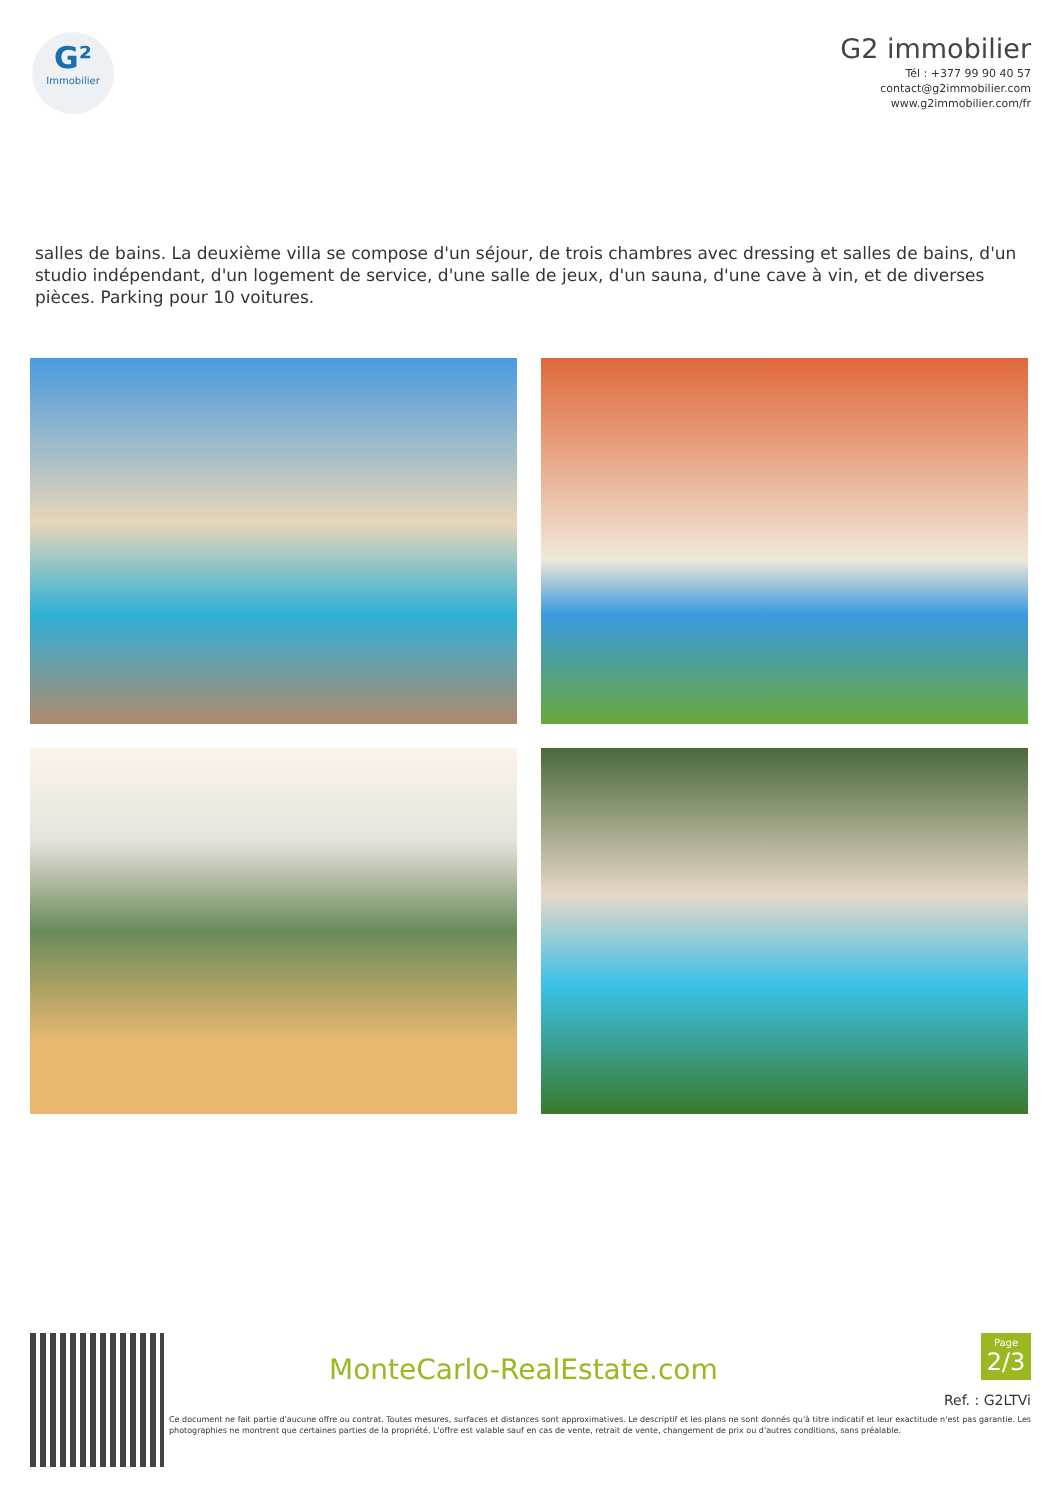G²
Immobilier
G2 immobilier
Tél : +377 99 90 40 57
contact@g2immobilier.com
www.g2immobilier.com/fr
salles de bains. La deuxième villa se compose d'un séjour, de trois chambres avec dressing et salles de bains, d'un studio indépendant, d'un logement de service, d'une salle de jeux, d'un sauna, d'une cave à vin, et de diverses pièces. Parking pour 10 voitures.
MonteCarlo-RealEstate.com
Page
2/3
Ref. : G2LTVi
Ce document ne fait partie d'aucune offre ou contrat. Toutes mesures, surfaces et distances sont approximatives. Le descriptif et les plans ne sont donnés qu'à titre indicatif et leur exactitude n'est pas garantie. Les photographies ne montrent que certaines parties de la propriété. L'offre est valable sauf en cas de vente, retrait de vente, changement de prix ou d'autres conditions, sans préalable.